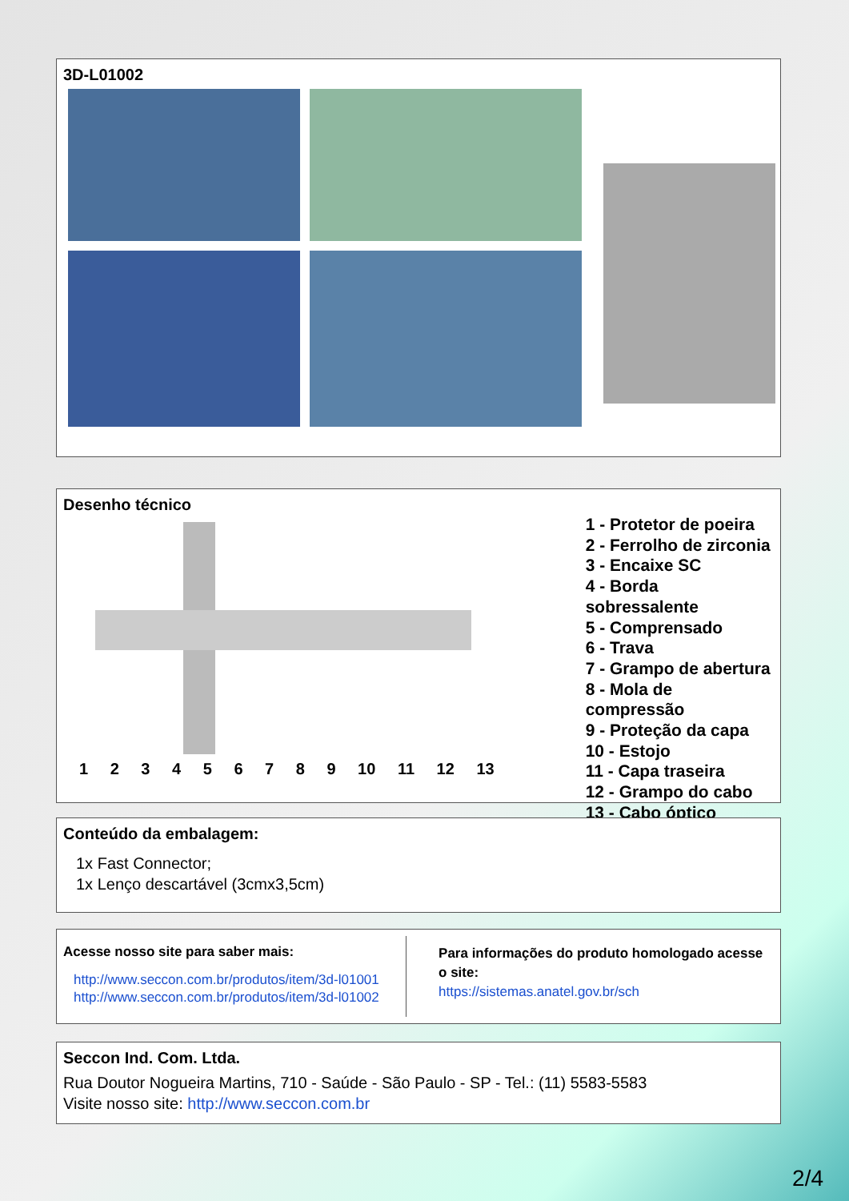3D-L01002
Desenho técnico
1 2 3 4 5 6 7 8 9 10 11 12 13
1 - Protetor de poeira
2 - Ferrolho de zirconia
3 - Encaixe SC
4 - Borda sobressalente
5 - Comprensado
6 - Trava
7 - Grampo de abertura
8 - Mola de compressão
9 - Proteção da capa
10 - Estojo
11 - Capa traseira
12 - Grampo do cabo
13 - Cabo óptico
Conteúdo da embalagem:
1x Fast Connector;
1x Lenço descartável (3cmx3,5cm)
Acesse nosso site para saber mais:
http://www.seccon.com.br/produtos/item/3d-l01001
http://www.seccon.com.br/produtos/item/3d-l01002
Para informações do produto homologado acesse o site:
https://sistemas.anatel.gov.br/sch
Seccon Ind. Com. Ltda.
Rua Doutor Nogueira Martins, 710 - Saúde - São Paulo - SP - Tel.: (11) 5583-5583
Visite nosso site: http://www.seccon.com.br
2/4